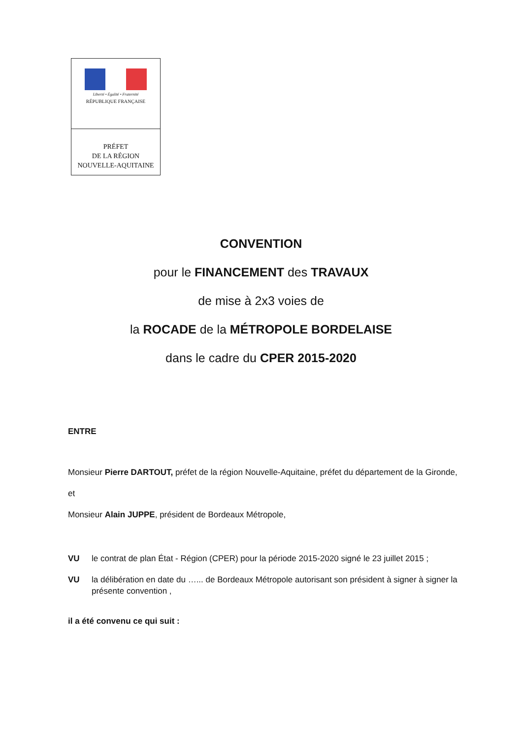Liberté • Égalité • Fraternité
RÉPUBLIQUE FRANÇAISE
PRÉFET
DE LA RÉGION
NOUVELLE-AQUITAINE
CONVENTION
pour le FINANCEMENT des TRAVAUX
de mise à 2x3 voies de
la ROCADE de la MÉTROPOLE BORDELAISE
dans le cadre du CPER 2015-2020
ENTRE
Monsieur Pierre DARTOUT, préfet de la région Nouvelle-Aquitaine, préfet du département de la Gironde,
et
Monsieur Alain JUPPE, président de Bordeaux Métropole,
VU le contrat de plan État - Région (CPER) pour la période 2015-2020 signé le 23 juillet 2015 ;
VU la délibération en date du …... de Bordeaux Métropole autorisant son président à signer à signer la présente convention ,
il a été convenu ce qui suit :